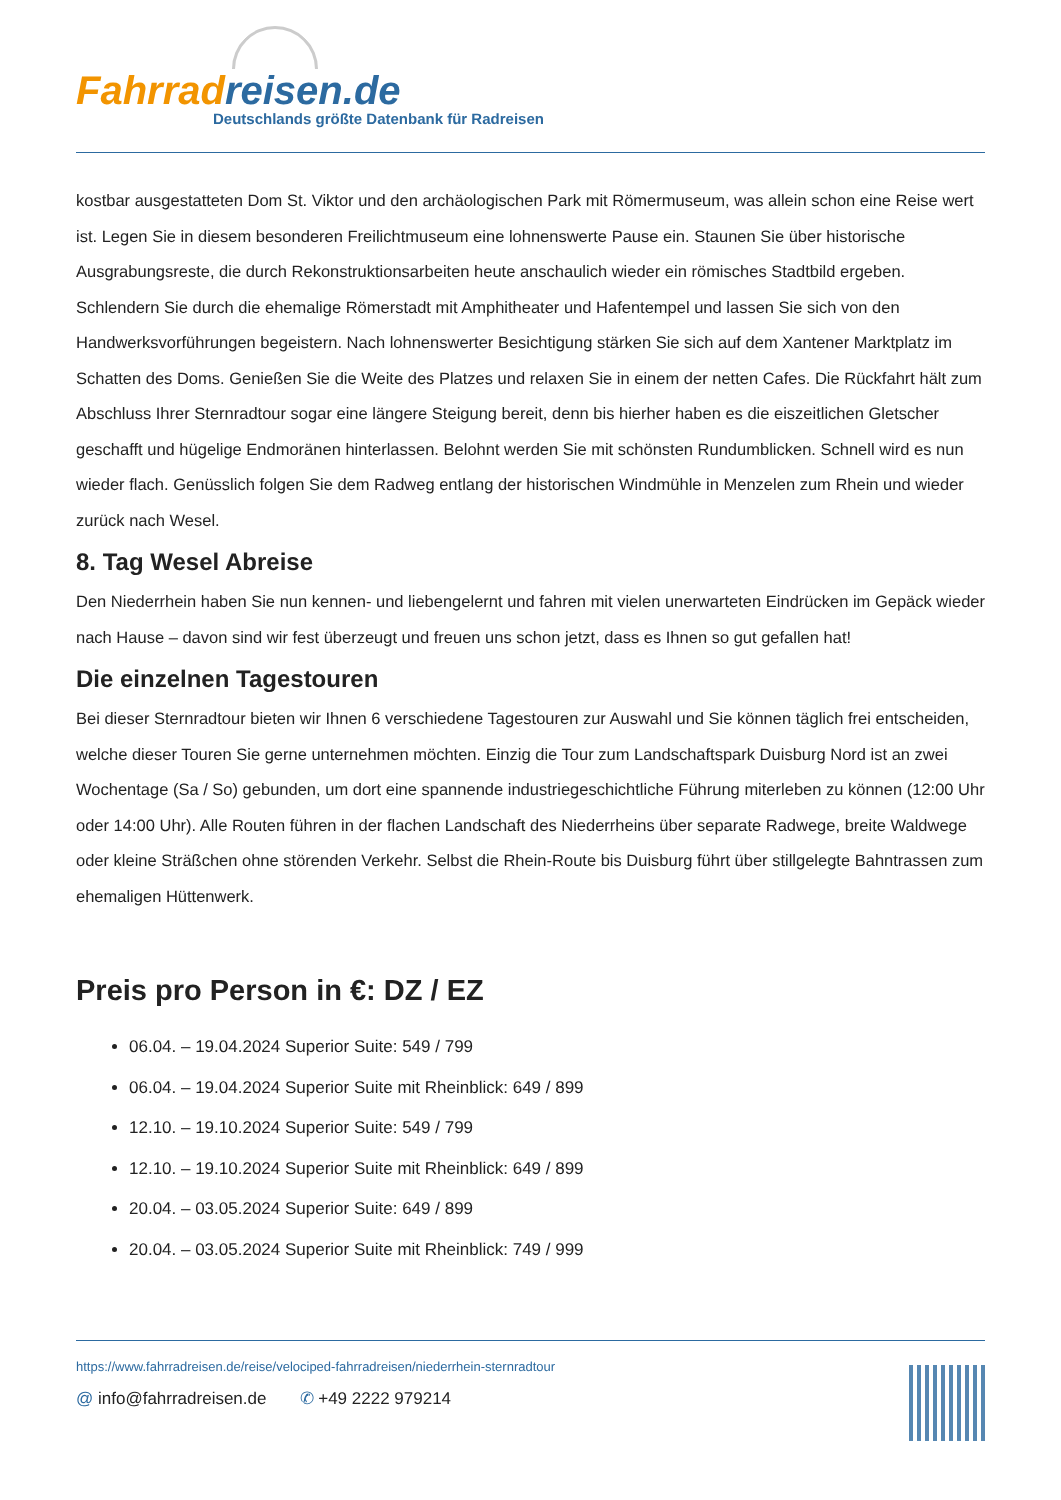Fahrrad reisen.de
Deutschlands größte Datenbank für Radreisen
kostbar ausgestatteten Dom St. Viktor und den archäologischen Park mit Römermuseum, was allein schon eine Reise wert ist. Legen Sie in diesem besonderen Freilichtmuseum eine lohnenswerte Pause ein. Staunen Sie über historische Ausgrabungsreste, die durch Rekonstruktionsarbeiten heute anschaulich wieder ein römisches Stadtbild ergeben. Schlendern Sie durch die ehemalige Römerstadt mit Amphitheater und Hafentempel und lassen Sie sich von den Handwerksvorführungen begeistern. Nach lohnenswerter Besichtigung stärken Sie sich auf dem Xantener Marktplatz im Schatten des Doms. Genießen Sie die Weite des Platzes und relaxen Sie in einem der netten Cafes. Die Rückfahrt hält zum Abschluss Ihrer Sternradtour sogar eine längere Steigung bereit, denn bis hierher haben es die eiszeitlichen Gletscher geschafft und hügelige Endmoränen hinterlassen. Belohnt werden Sie mit schönsten Rundumblicken. Schnell wird es nun wieder flach. Genüsslich folgen Sie dem Radweg entlang der historischen Windmühle in Menzelen zum Rhein und wieder zurück nach Wesel.
8. Tag Wesel Abreise
Den Niederrhein haben Sie nun kennen- und liebengelernt und fahren mit vielen unerwarteten Eindrücken im Gepäck wieder nach Hause – davon sind wir fest überzeugt und freuen uns schon jetzt, dass es Ihnen so gut gefallen hat!
Die einzelnen Tagestouren
Bei dieser Sternradtour bieten wir Ihnen 6 verschiedene Tagestouren zur Auswahl und Sie können täglich frei entscheiden, welche dieser Touren Sie gerne unternehmen möchten. Einzig die Tour zum Landschaftspark Duisburg Nord ist an zwei Wochentage (Sa / So) gebunden, um dort eine spannende industriegeschichtliche Führung miterleben zu können (12:00 Uhr oder 14:00 Uhr). Alle Routen führen in der flachen Landschaft des Niederrheins über separate Radwege, breite Waldwege oder kleine Sträßchen ohne störenden Verkehr. Selbst die Rhein-Route bis Duisburg führt über stillgelegte Bahntrassen zum ehemaligen Hüttenwerk.
Preis pro Person in €: DZ / EZ
06.04. – 19.04.2024 Superior Suite: 549 / 799
06.04. – 19.04.2024 Superior Suite mit Rheinblick: 649 / 899
12.10. – 19.10.2024 Superior Suite: 549 / 799
12.10. – 19.10.2024 Superior Suite mit Rheinblick: 649 / 899
20.04. – 03.05.2024 Superior Suite: 649 / 899
20.04. – 03.05.2024 Superior Suite mit Rheinblick: 749 / 999
https://www.fahrradreisen.de/reise/velociped-fahrradreisen/niederrhein-sternradtour
@ info@fahrradreisen.de ✆ +49 2222 979214